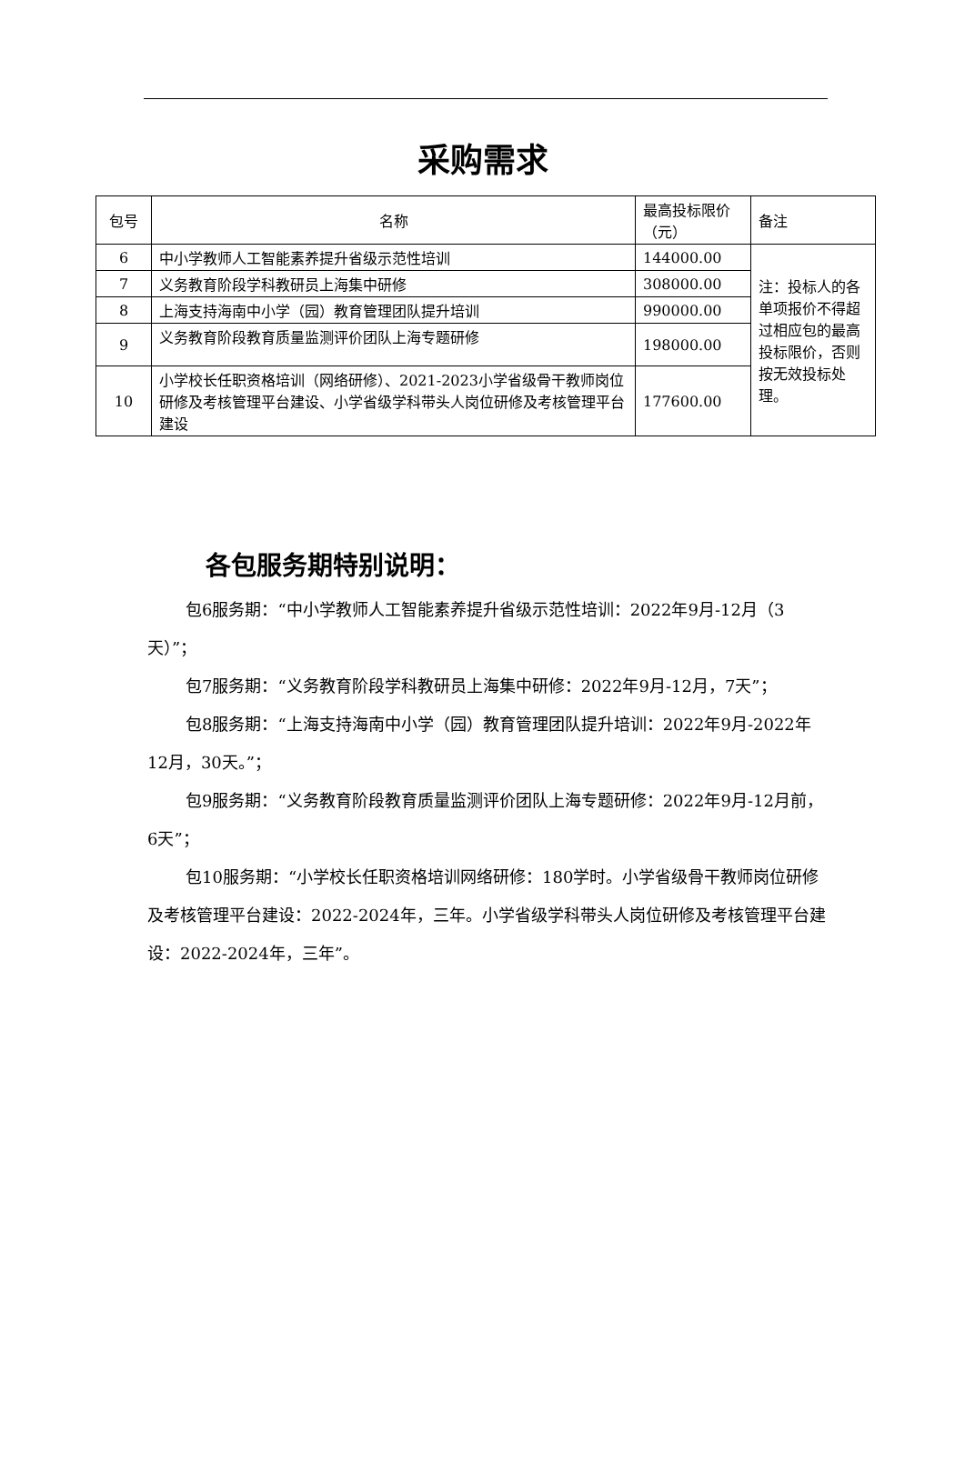采购需求
| 包号 | 名称 | 最高投标限价（元） | 备注 |
| --- | --- | --- | --- |
| 6 | 中小学教师人工智能素养提升省级示范性培训 | 144000.00 | 注：投标人的各单项报价不得超过相应包的最高投标限价，否则按无效投标处理。 |
| 7 | 义务教育阶段学科教研员上海集中研修 | 308000.00 | |
| 8 | 上海支持海南中小学（园）教育管理团队提升培训 | 990000.00 | |
| 9 | 义务教育阶段教育质量监测评价团队上海专题研修 | 198000.00 | |
| 10 | 小学校长任职资格培训（网络研修）、2021-2023小学省级骨干教师岗位研修及考核管理平台建设、小学省级学科带头人岗位研修及考核管理平台建设 | 177600.00 | |
各包服务期特别说明：
包6服务期：“中小学教师人工智能素养提升省级示范性培训：2022年9月-12月（3天）”；
包7服务期：“义务教育阶段学科教研员上海集中研修：2022年9月-12月，7天”；
包8服务期：“上海支持海南中小学（园）教育管理团队提升培训：2022年9月-2022年12月，30天。”；
包9服务期：“义务教育阶段教育质量监测评价团队上海专题研修：2022年9月-12月前，6天”；
包10服务期：“小学校长任职资格培训网络研修：180学时。小学省级骨干教师岗位研修及考核管理平台建设：2022-2024年，三年。小学省级学科带头人岗位研修及考核管理平台建设：2022-2024年，三年”。